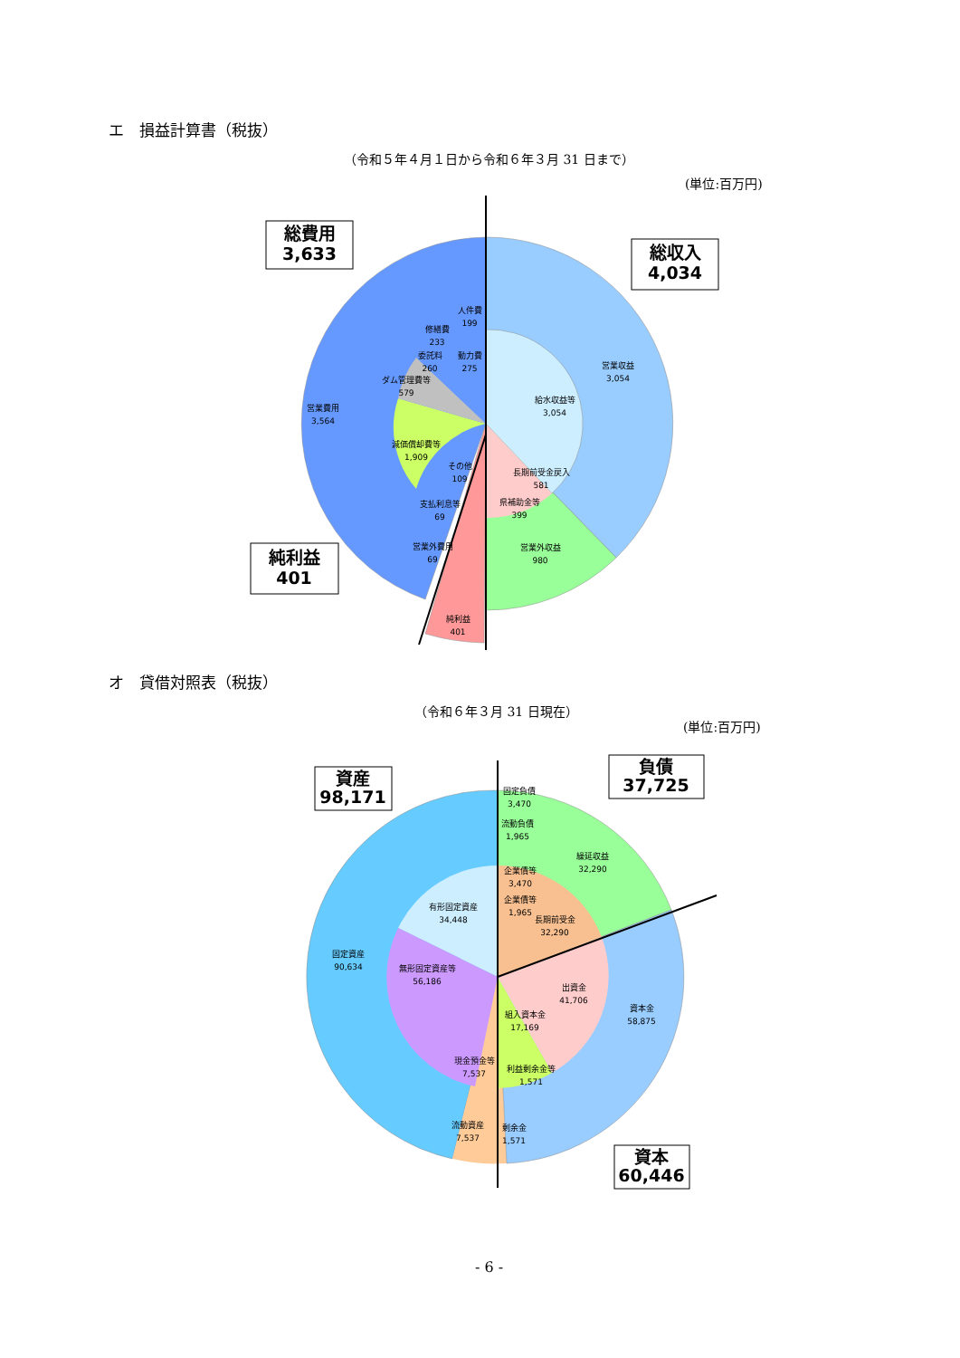エ　損益計算書（税抜）
（令和５年４月１日から令和６年３月 31 日まで）
(単位:百万円)
総費用
3,633
総収入
4,034
純利益
401
人件費
199
修繕費
233
委託料
260
動力費
275
ダム管理費等
579
営業費用
3,564
減価償却費等
1,909
その他
109
支払利息等
69
営業外費用
69
純利益
401
営業収益
3,054
給水収益等
3,054
長期前受金戻入
581
県補助金等
399
営業外収益
980
オ　貸借対照表（税抜）
（令和６年３月 31 日現在）
(単位:百万円)
資産
98,171
負債
37,725
資本
60,446
固定負債
3,470
流動負債
1,965
繰延収益
32,290
企業債等
3,470
企業債等
1,965
長期前受金
32,290
有形固定資産
34,448
固定資産
90,634
無形固定資産等
56,186
出資金
41,706
資本金
58,875
組入資本金
17,169
現金預金等
7,537
利益剰余金等
1,571
流動資産
7,537
剰余金
1,571
- 6 -